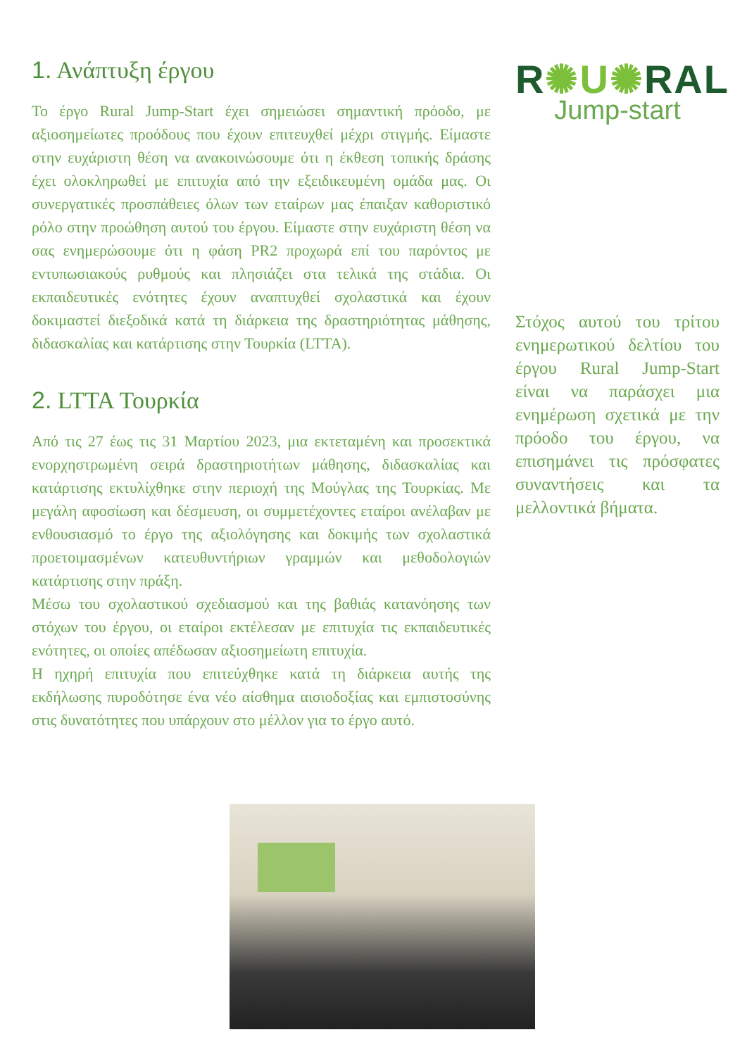1. Ανάπτυξη έργου
Το έργο Rural Jump-Start έχει σημειώσει σημαντική πρόοδο, με αξιοσημείωτες προόδους που έχουν επιτευχθεί μέχρι στιγμής. Είμαστε στην ευχάριστη θέση να ανακοινώσουμε ότι η έκθεση τοπικής δράσης έχει ολοκληρωθεί με επιτυχία από την εξειδικευμένη ομάδα μας. Οι συνεργατικές προσπάθειες όλων των εταίρων μας έπαιξαν καθοριστικό ρόλο στην προώθηση αυτού του έργου. Είμαστε στην ευχάριστη θέση να σας ενημερώσουμε ότι η φάση PR2 προχωρά επί του παρόντος με εντυπωσιακούς ρυθμούς και πλησιάζει στα τελικά της στάδια. Οι εκπαιδευτικές ενότητες έχουν αναπτυχθεί σχολαστικά και έχουν δοκιμαστεί διεξοδικά κατά τη διάρκεια της δραστηριότητας μάθησης, διδασκαλίας και κατάρτισης στην Τουρκία (LTTA).
2. LTTA Τουρκία
Από τις 27 έως τις 31 Μαρτίου 2023, μια εκτεταμένη και προσεκτικά ενορχηστρωμένη σειρά δραστηριοτήτων μάθησης, διδασκαλίας και κατάρτισης εκτυλίχθηκε στην περιοχή της Μούγλας της Τουρκίας. Με μεγάλη αφοσίωση και δέσμευση, οι συμμετέχοντες εταίροι ανέλαβαν με ενθουσιασμό το έργο της αξιολόγησης και δοκιμής των σχολαστικά προετοιμασμένων κατευθυντήριων γραμμών και μεθοδολογιών κατάρτισης στην πράξη.
Μέσω του σχολαστικού σχεδιασμού και της βαθιάς κατανόησης των στόχων του έργου, οι εταίροι εκτέλεσαν με επιτυχία τις εκπαιδευτικές ενότητες, οι οποίες απέδωσαν αξιοσημείωτη επιτυχία.
Η ηχηρή επιτυχία που επιτεύχθηκε κατά τη διάρκεια αυτής της εκδήλωσης πυροδότησε ένα νέο αίσθημα αισιοδοξίας και εμπιστοσύνης στις δυνατότητες που υπάρχουν στο μέλλον για το έργο αυτό.
R✺U✺RAL
Jump-start
Στόχος αυτού του τρίτου ενημερωτικού δελτίου του έργου Rural Jump-Start είναι να παράσχει μια ενημέρωση σχετικά με την πρόοδο του έργου, να επισημάνει τις πρόσφατες συναντήσεις και τα μελλοντικά βήματα.